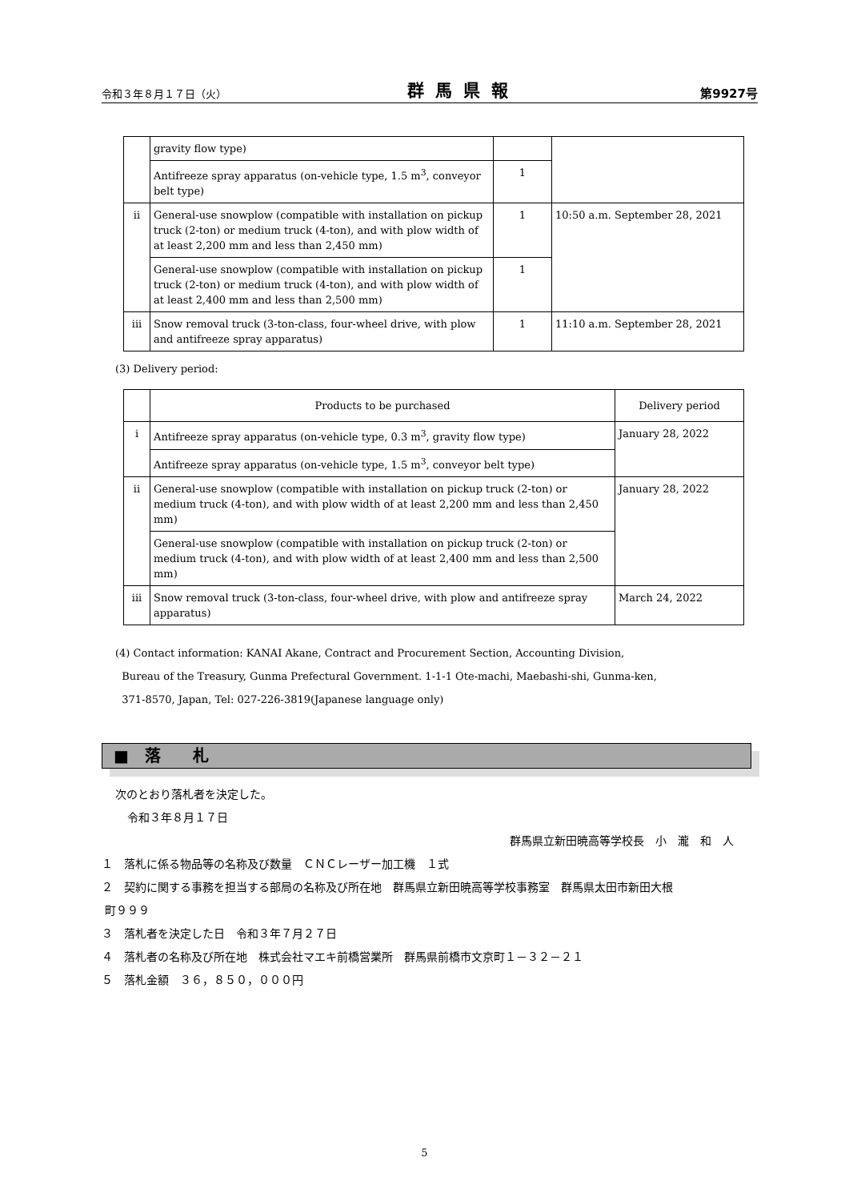令和３年８月１７日（火） 群馬県報 第9927号
| | gravity flow type) | | |
| | Antifreeze spray apparatus (on-vehicle type, 1.5 m<sup>3</sup>, conveyor belt type) | 1 | |
| ii | General-use snowplow (compatible with installation on pickup truck (2-ton) or medium truck (4-ton), and with plow width of at least 2,200 mm and less than 2,450 mm) | 1 | 10:50 a.m. September 28, 2021 |
| | General-use snowplow (compatible with installation on pickup truck (2-ton) or medium truck (4-ton), and with plow width of at least 2,400 mm and less than 2,500 mm) | 1 | |
| iii | Snow removal truck (3-ton-class, four-wheel drive, with plow and antifreeze spray apparatus) | 1 | 11:10 a.m. September 28, 2021 |
(3) Delivery period:
| | Products to be purchased | Delivery period |
| i | Antifreeze spray apparatus (on-vehicle type, 0.3 m<sup>3</sup>, gravity flow type) | January 28, 2022 |
| | Antifreeze spray apparatus (on-vehicle type, 1.5 m<sup>3</sup>, conveyor belt type) | |
| ii | General-use snowplow (compatible with installation on pickup truck (2-ton) or medium truck (4-ton), and with plow width of at least 2,200 mm and less than 2,450 mm) | January 28, 2022 |
| | General-use snowplow (compatible with installation on pickup truck (2-ton) or medium truck (4-ton), and with plow width of at least 2,400 mm and less than 2,500 mm) | |
| iii | Snow removal truck (3-ton-class, four-wheel drive, with plow and antifreeze spray apparatus) | March 24, 2022 |
(4) Contact information: KANAI Akane, Contract and Procurement Section, Accounting Division,
Bureau of the Treasury, Gunma Prefectural Government. 1-1-1 Ote-machi, Maebashi-shi, Gunma-ken,
371-8570, Japan, Tel: 027-226-3819(Japanese language only)
■　落　　札
次のとおり落札者を決定した。
令和３年８月１７日
群馬県立新田暁高等学校長　小　瀧　和　人
１　落札に係る物品等の名称及び数量　ＣＮＣレーザー加工機　１式
２　契約に関する事務を担当する部局の名称及び所在地　群馬県立新田暁高等学校事務室　群馬県太田市新田大根
町９９９
３　落札者を決定した日　令和３年７月２７日
４　落札者の名称及び所在地　株式会社マエキ前橋営業所　群馬県前橋市文京町１－３２－２１
５　落札金額　３６，８５０，０００円
5